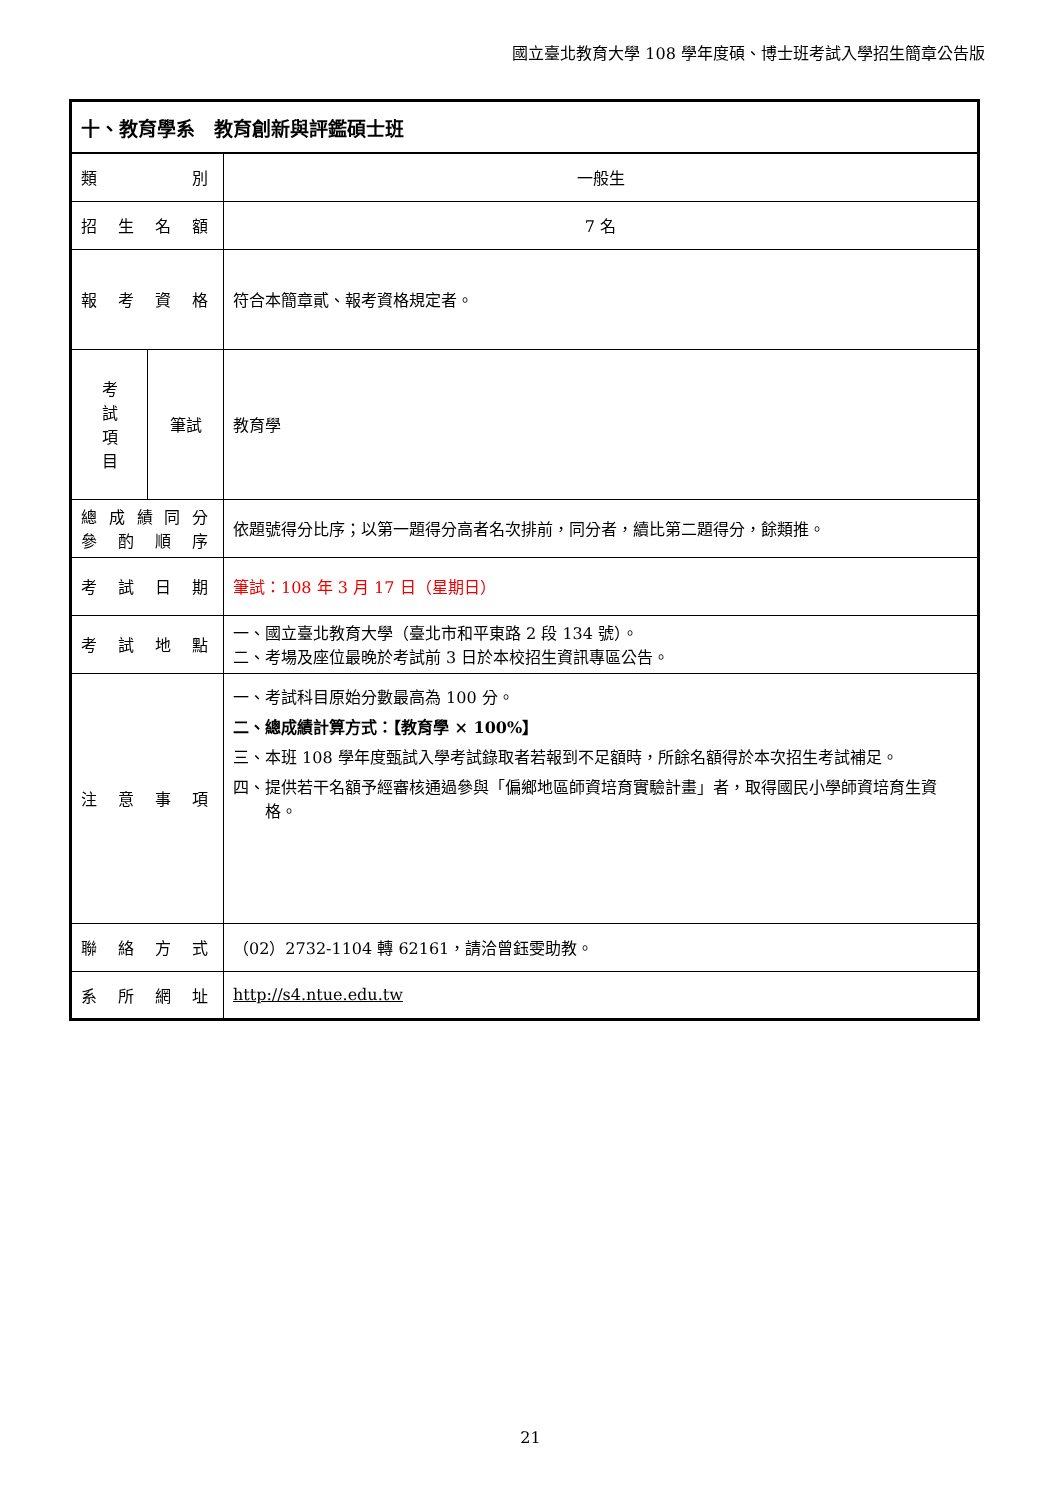國立臺北教育大學 108 學年度碩、博士班考試入學招生簡章公告版
| 十、教育學系 教育創新與評鑑碩士班 | | |
| 類 別 | | 一般生 |
| 招 生 名 額 | | 7 名 |
| 報 考 資 格 | | 符合本簡章貳、報考資格規定者。 |
| 考 試 項 目 | 筆試 | 教育學 |
| 總成績同分 參 酌 順 序 | | 依題號得分比序；以第一題得分高者名次排前，同分者，續比第二題得分，餘類推。 |
| 考 試 日 期 | | 筆試：108 年 3 月 17 日（星期日） |
| 考 試 地 點 | | 一、國立臺北教育大學（臺北市和平東路 2 段 134 號）。 二、考場及座位最晚於考試前 3 日於本校招生資訊專區公告。 |
| 注 意 事 項 | | 一、考試科目原始分數最高為 100 分。 二、總成績計算方式：【教育學 × 100%】 三、本班 108 學年度甄試入學考試錄取者若報到不足額時，所餘名額得於本次招生考試補足。 四、提供若干名額予經審核通過參與「偏鄉地區師資培育實驗計畫」者，取得國民小學師資培育生資格。 |
| 聯 絡 方 式 | | （02）2732-1104 轉 62161，請洽曾鈺雯助教。 |
| 系 所 網 址 | | http://s4.ntue.edu.tw |
21